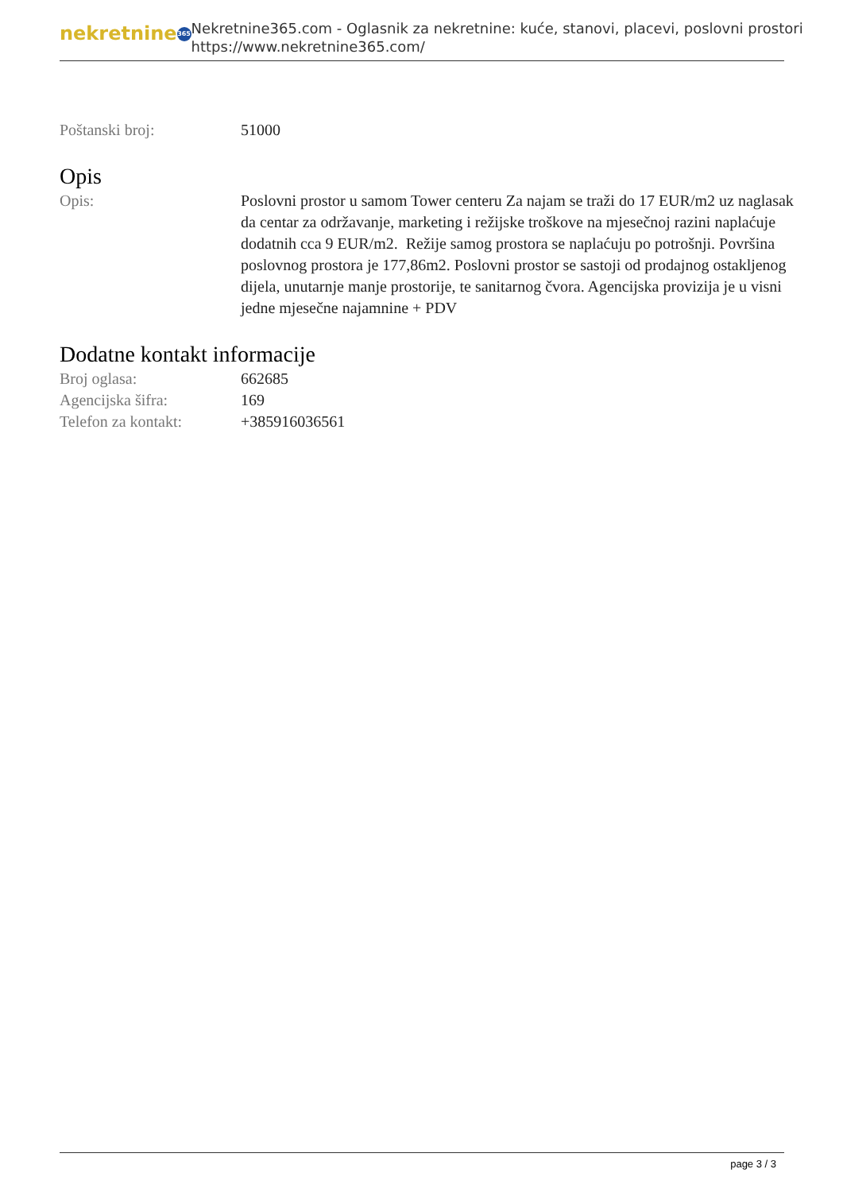nekretnine 365
Nekretnine365.com - Oglasnik za nekretnine: kuće, stanovi, placevi, poslovni prostori
https://www.nekretnine365.com/
| Poštanski broj: | 51000 |
Opis
| Opis: | Poslovni prostor u samom Tower centeru Za najam se traži do 17 EUR/m2 uz naglasak da centar za održavanje, marketing i režijske troškove na mjesečnoj razini naplaćuje dodatnih cca 9 EUR/m2. Režije samog prostora se naplaćuju po potrošnji. Površina poslovnog prostora je 177,86m2. Poslovni prostor se sastoji od prodajnog ostakljenog dijela, unutarnje manje prostorije, te sanitarnog čvora. Agencijska provizija je u visni jedne mjesečne najamnine + PDV |
Dodatne kontakt informacije
| Broj oglasa: | 662685 |
| Agencijska šifra: | 169 |
| Telefon za kontakt: | +385916036561 |
page 3 / 3